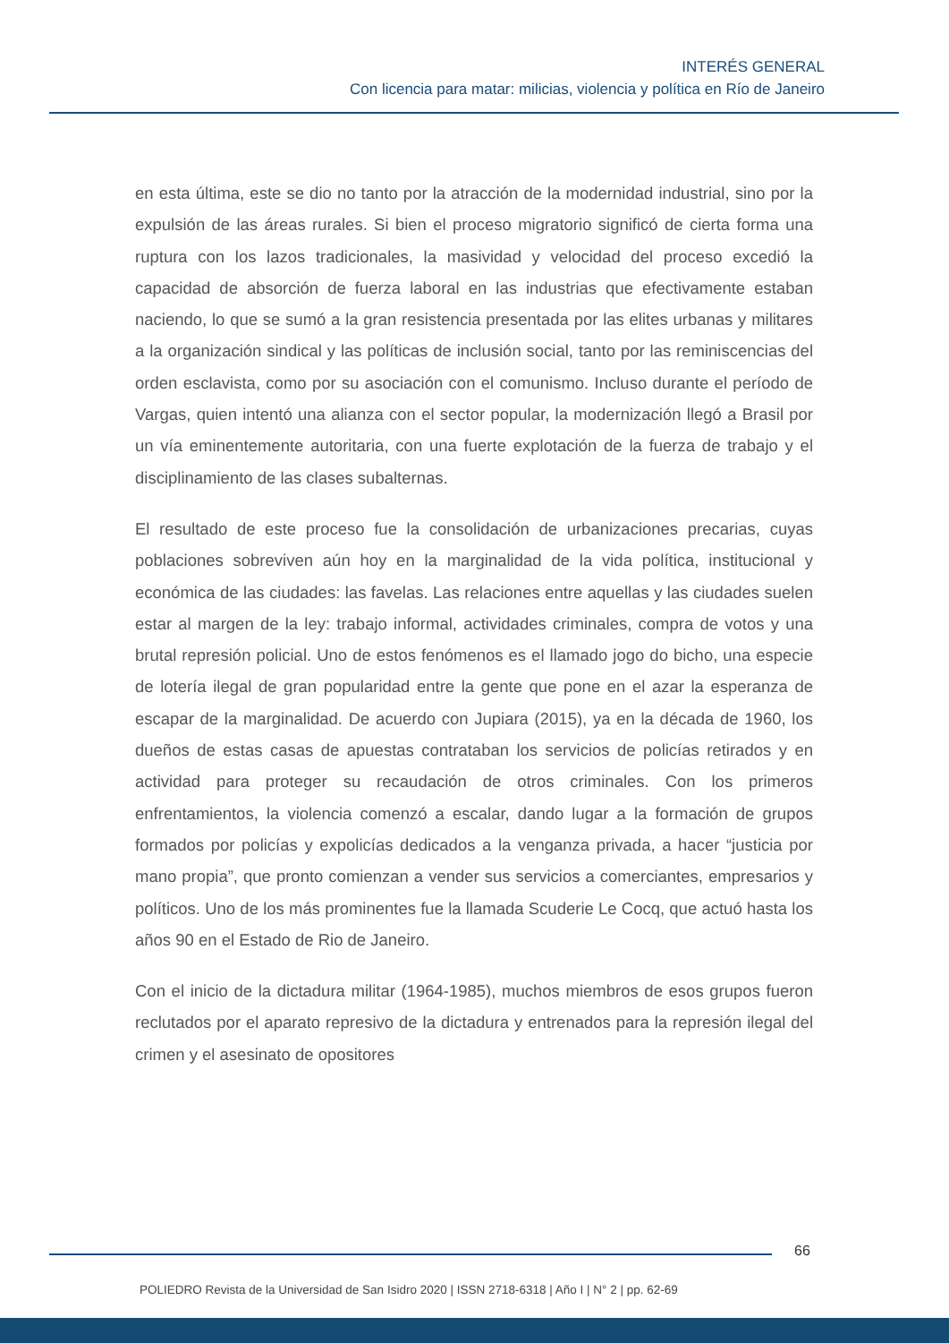INTERÉS GENERAL
Con licencia para matar: milicias, violencia y política en Río de Janeiro
en esta última, este se dio no tanto por la atracción de la modernidad industrial, sino por la expulsión de las áreas rurales. Si bien el proceso migratorio significó de cierta forma una ruptura con los lazos tradicionales, la masividad y velocidad del proceso excedió la capacidad de absorción de fuerza laboral en las industrias que efectivamente estaban naciendo, lo que se sumó a la gran resistencia presentada por las elites urbanas y militares a la organización sindical y las políticas de inclusión social, tanto por las reminiscencias del orden esclavista, como por su asociación con el comunismo. Incluso durante el período de Vargas, quien intentó una alianza con el sector popular, la modernización llegó a Brasil por un vía eminentemente autoritaria, con una fuerte explotación de la fuerza de trabajo y el disciplinamiento de las clases subalternas.
El resultado de este proceso fue la consolidación de urbanizaciones precarias, cuyas poblaciones sobreviven aún hoy en la marginalidad de la vida política, institucional y económica de las ciudades: las favelas. Las relaciones entre aquellas y las ciudades suelen estar al margen de la ley: trabajo informal, actividades criminales, compra de votos y una brutal represión policial. Uno de estos fenómenos es el llamado jogo do bicho, una especie de lotería ilegal de gran popularidad entre la gente que pone en el azar la esperanza de escapar de la marginalidad. De acuerdo con Jupiara (2015), ya en la década de 1960, los dueños de estas casas de apuestas contrataban los servicios de policías retirados y en actividad para proteger su recaudación de otros criminales. Con los primeros enfrentamientos, la violencia comenzó a escalar, dando lugar a la formación de grupos formados por policías y expolicías dedicados a la venganza privada, a hacer “justicia por mano propia”, que pronto comienzan a vender sus servicios a comerciantes, empresarios y políticos. Uno de los más prominentes fue la llamada Scuderie Le Cocq, que actuó hasta los años 90 en el Estado de Rio de Janeiro.
Con el inicio de la dictadura militar (1964-1985), muchos miembros de esos grupos fueron reclutados por el aparato represivo de la dictadura y entrenados para la represión ilegal del crimen y el asesinato de opositores
66
POLIEDRO Revista de la Universidad de San Isidro 2020 | ISSN 2718-6318 | Año I | N° 2 | pp. 62-69